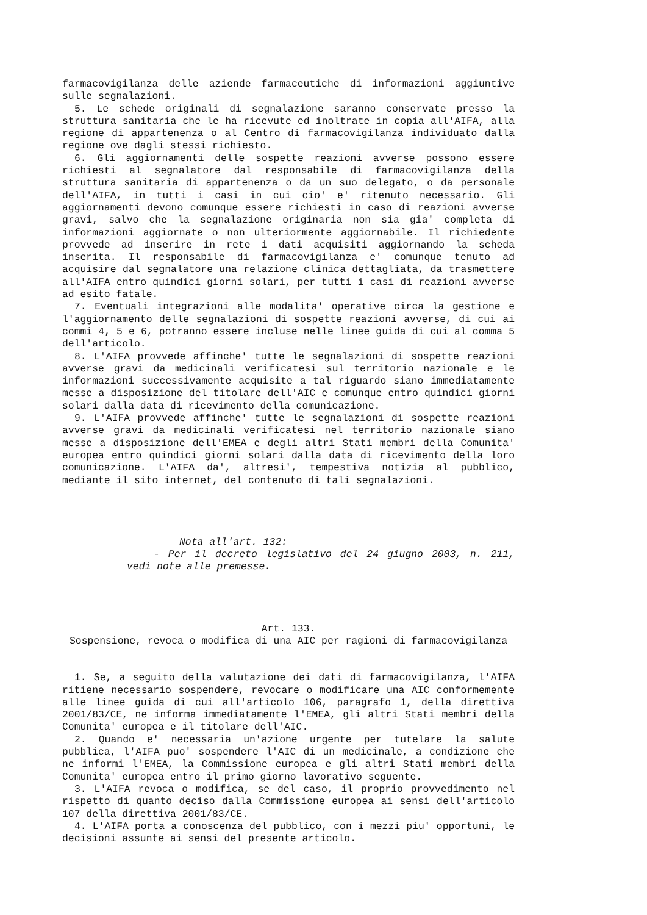farmacovigilanza delle aziende farmaceutiche di informazioni aggiuntive sulle segnalazioni.
5. Le schede originali di segnalazione saranno conservate presso la struttura sanitaria che le ha ricevute ed inoltrate in copia all'AIFA, alla regione di appartenenza o al Centro di farmacovigilanza individuato dalla regione ove dagli stessi richiesto.
6. Gli aggiornamenti delle sospette reazioni avverse possono essere richiesti al segnalatore dal responsabile di farmacovigilanza della struttura sanitaria di appartenenza o da un suo delegato, o da personale dell'AIFA, in tutti i casi in cui cio' e' ritenuto necessario. Gli aggiornamenti devono comunque essere richiesti in caso di reazioni avverse gravi, salvo che la segnalazione originaria non sia gia' completa di informazioni aggiornate o non ulteriormente aggiornabile. Il richiedente provvede ad inserire in rete i dati acquisiti aggiornando la scheda inserita. Il responsabile di farmacovigilanza e' comunque tenuto ad acquisire dal segnalatore una relazione clinica dettagliata, da trasmettere all'AIFA entro quindici giorni solari, per tutti i casi di reazioni avverse ad esito fatale.
7. Eventuali integrazioni alle modalita' operative circa la gestione e l'aggiornamento delle segnalazioni di sospette reazioni avverse, di cui ai commi 4, 5 e 6, potranno essere incluse nelle linee guida di cui al comma 5 dell'articolo.
8. L'AIFA provvede affinche' tutte le segnalazioni di sospette reazioni avverse gravi da medicinali verificatesi sul territorio nazionale e le informazioni successivamente acquisite a tal riguardo siano immediatamente messe a disposizione del titolare dell'AIC e comunque entro quindici giorni solari dalla data di ricevimento della comunicazione.
9. L'AIFA provvede affinche' tutte le segnalazioni di sospette reazioni avverse gravi da medicinali verificatesi nel territorio nazionale siano messe a disposizione dell'EMEA e degli altri Stati membri della Comunita' europea entro quindici giorni solari dalla data di ricevimento della loro comunicazione. L'AIFA da', altresi', tempestiva notizia al pubblico, mediante il sito internet, del contenuto di tali segnalazioni.
Nota all'art. 132:
- Per il decreto legislativo del 24 giugno 2003, n. 211, vedi note alle premesse.
Art. 133.
Sospensione, revoca o modifica di una AIC per ragioni di farmacovigilanza
1. Se, a seguito della valutazione dei dati di farmacovigilanza, l'AIFA ritiene necessario sospendere, revocare o modificare una AIC conformemente alle linee guida di cui all'articolo 106, paragrafo 1, della direttiva 2001/83/CE, ne informa immediatamente l'EMEA, gli altri Stati membri della Comunita' europea e il titolare dell'AIC.
2. Quando e' necessaria un'azione urgente per tutelare la salute pubblica, l'AIFA puo' sospendere l'AIC di un medicinale, a condizione che ne informi l'EMEA, la Commissione europea e gli altri Stati membri della Comunita' europea entro il primo giorno lavorativo seguente.
3. L'AIFA revoca o modifica, se del caso, il proprio provvedimento nel rispetto di quanto deciso dalla Commissione europea ai sensi dell'articolo 107 della direttiva 2001/83/CE.
4. L'AIFA porta a conoscenza del pubblico, con i mezzi piu' opportuni, le decisioni assunte ai sensi del presente articolo.